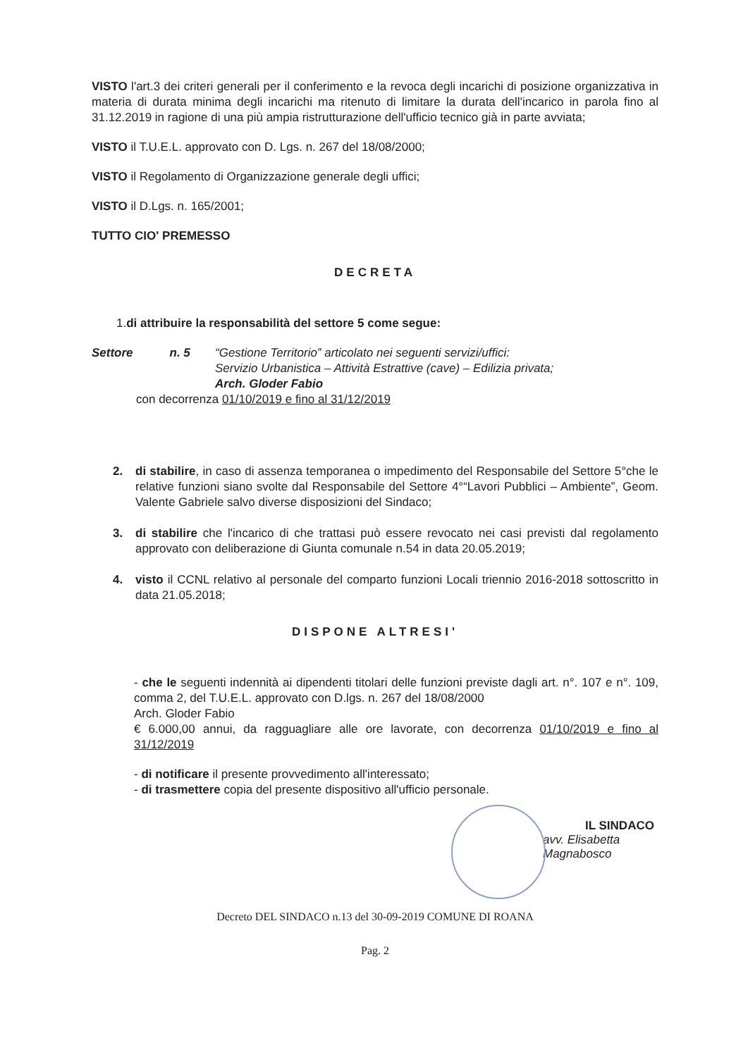VISTO l'art.3 dei criteri generali per il conferimento e la revoca degli incarichi di posizione organizzativa in materia di durata minima degli incarichi ma ritenuto di limitare la durata dell'incarico in parola fino al 31.12.2019 in ragione di una più ampia ristrutturazione dell'ufficio tecnico già in parte avviata;
VISTO il T.U.E.L. approvato con D. Lgs. n. 267 del 18/08/2000;
VISTO il Regolamento di Organizzazione generale degli uffici;
VISTO il D.Lgs. n. 165/2001;
TUTTO CIO' PREMESSO
DECRETA
1.di attribuire la responsabilità del settore 5 come segue:
Settore n. 5
“Gestione Territorio” articolato nei seguenti servizi/uffici:
Servizio Urbanistica – Attività Estrattive (cave) – Edilizia privata;
Arch. Gloder Fabio
con decorrenza 01/10/2019 e fino al 31/12/2019
2. di stabilire, in caso di assenza temporanea o impedimento del Responsabile del Settore 5°che le relative funzioni siano svolte dal Responsabile del Settore 4°“Lavori Pubblici – Ambiente”, Geom. Valente Gabriele salvo diverse disposizioni del Sindaco;
3. di stabilire che l'incarico di che trattasi può essere revocato nei casi previsti dal regolamento approvato con deliberazione di Giunta comunale n.54 in data 20.05.2019;
4. visto il CCNL relativo al personale del comparto funzioni Locali triennio 2016-2018 sottoscritto in data 21.05.2018;
DISPONE ALTRESI'
- che le seguenti indennità ai dipendenti titolari delle funzioni previste dagli art. n°. 107 e n°. 109, comma 2, del T.U.E.L. approvato con D.lgs. n. 267 del 18/08/2000
Arch. Gloder Fabio
€ 6.000,00 annui, da ragguagliare alle ore lavorate, con decorrenza 01/10/2019 e fino al 31/12/2019
- di notificare il presente provvedimento all'interessato;
- di trasmettere copia del presente dispositivo all'ufficio personale.
IL SINDACO
avv. Elisabetta Magnabosco
Decreto DEL SINDACO n.13 del 30-09-2019 COMUNE DI ROANA
Pag. 2